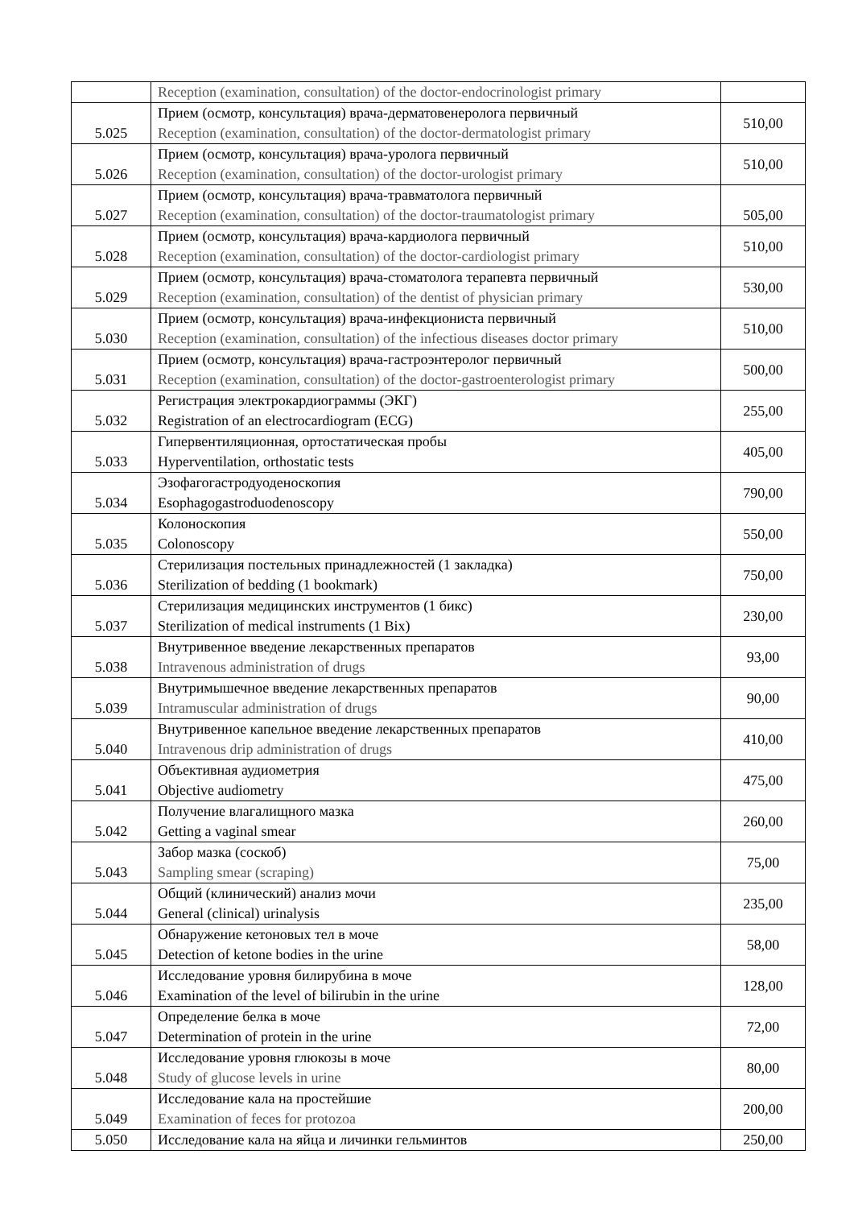| | Reception (examination, consultation) of the doctor-endocrinologist primary | |
| 5.025 | Прием (осмотр, консультация) врача-дерматовенеролога первичный Reception (examination, consultation) of the doctor-dermatologist primary | 510,00 |
| 5.026 | Прием (осмотр, консультация) врача-уролога первичный Reception (examination, consultation) of the doctor-urologist primary | 510,00 |
| 5.027 | Прием (осмотр, консультация) врача-травматолога первичный Reception (examination, consultation) of the doctor-traumatologist primary | 505,00 |
| 5.028 | Прием (осмотр, консультация) врача-кардиолога первичный Reception (examination, consultation) of the doctor-cardiologist primary | 510,00 |
| 5.029 | Прием (осмотр, консультация) врача-стоматолога терапевта первичный Reception (examination, consultation) of the dentist of physician primary | 530,00 |
| 5.030 | Прием (осмотр, консультация) врача-инфекциониста первичный Reception (examination, consultation) of the infectious diseases doctor primary | 510,00 |
| 5.031 | Прием (осмотр, консультация) врача-гастроэнтеролог первичный Reception (examination, consultation) of the doctor-gastroenterologist primary | 500,00 |
| 5.032 | Регистрация электрокардиограммы (ЭКГ) Registration of an electrocardiogram (ECG) | 255,00 |
| 5.033 | Гипервентиляционная, ортостатическая пробы Hyperventilation, orthostatic tests | 405,00 |
| 5.034 | Эзофагогастродуоденоскопия Esophagogastroduodenoscopy | 790,00 |
| 5.035 | Колоноскопия Colonoscopy | 550,00 |
| 5.036 | Стерилизация постельных принадлежностей (1 закладка) Sterilization of bedding (1 bookmark) | 750,00 |
| 5.037 | Стерилизация медицинских инструментов (1 бикс) Sterilization of medical instruments (1 Bix) | 230,00 |
| 5.038 | Внутривенное введение лекарственных препаратов Intravenous administration of drugs | 93,00 |
| 5.039 | Внутримышечное введение лекарственных препаратов Intramuscular administration of drugs | 90,00 |
| 5.040 | Внутривенное капельное введение лекарственных препаратов Intravenous drip administration of drugs | 410,00 |
| 5.041 | Объективная аудиометрия Objective audiometry | 475,00 |
| 5.042 | Получение влагалищного мазка Getting a vaginal smear | 260,00 |
| 5.043 | Забор мазка (соскоб) Sampling smear (scraping) | 75,00 |
| 5.044 | Общий (клинический) анализ мочи General (clinical) urinalysis | 235,00 |
| 5.045 | Обнаружение кетоновых тел в моче Detection of ketone bodies in the urine | 58,00 |
| 5.046 | Исследование уровня билирубина в моче Examination of the level of bilirubin in the urine | 128,00 |
| 5.047 | Определение белка в моче Determination of protein in the urine | 72,00 |
| 5.048 | Исследование уровня глюкозы в моче Study of glucose levels in urine | 80,00 |
| 5.049 | Исследование кала на простейшие Examination of feces for protozoa | 200,00 |
| 5.050 | Исследование кала на яйца и личинки гельминтов | 250,00 |